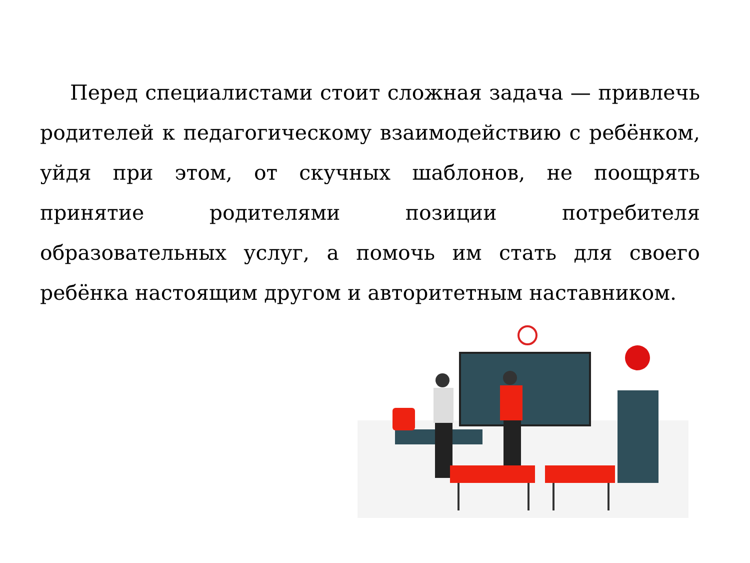Перед специалистами стоит сложная задача — привлечь родителей к педагогическому взаимодействию с ребёнком, уйдя при этом, от скучных шаблонов, не поощрять принятие родителями позиции потребителя образовательных услуг, а помочь им стать для своего ребёнка настоящим другом и авторитетным наставником.